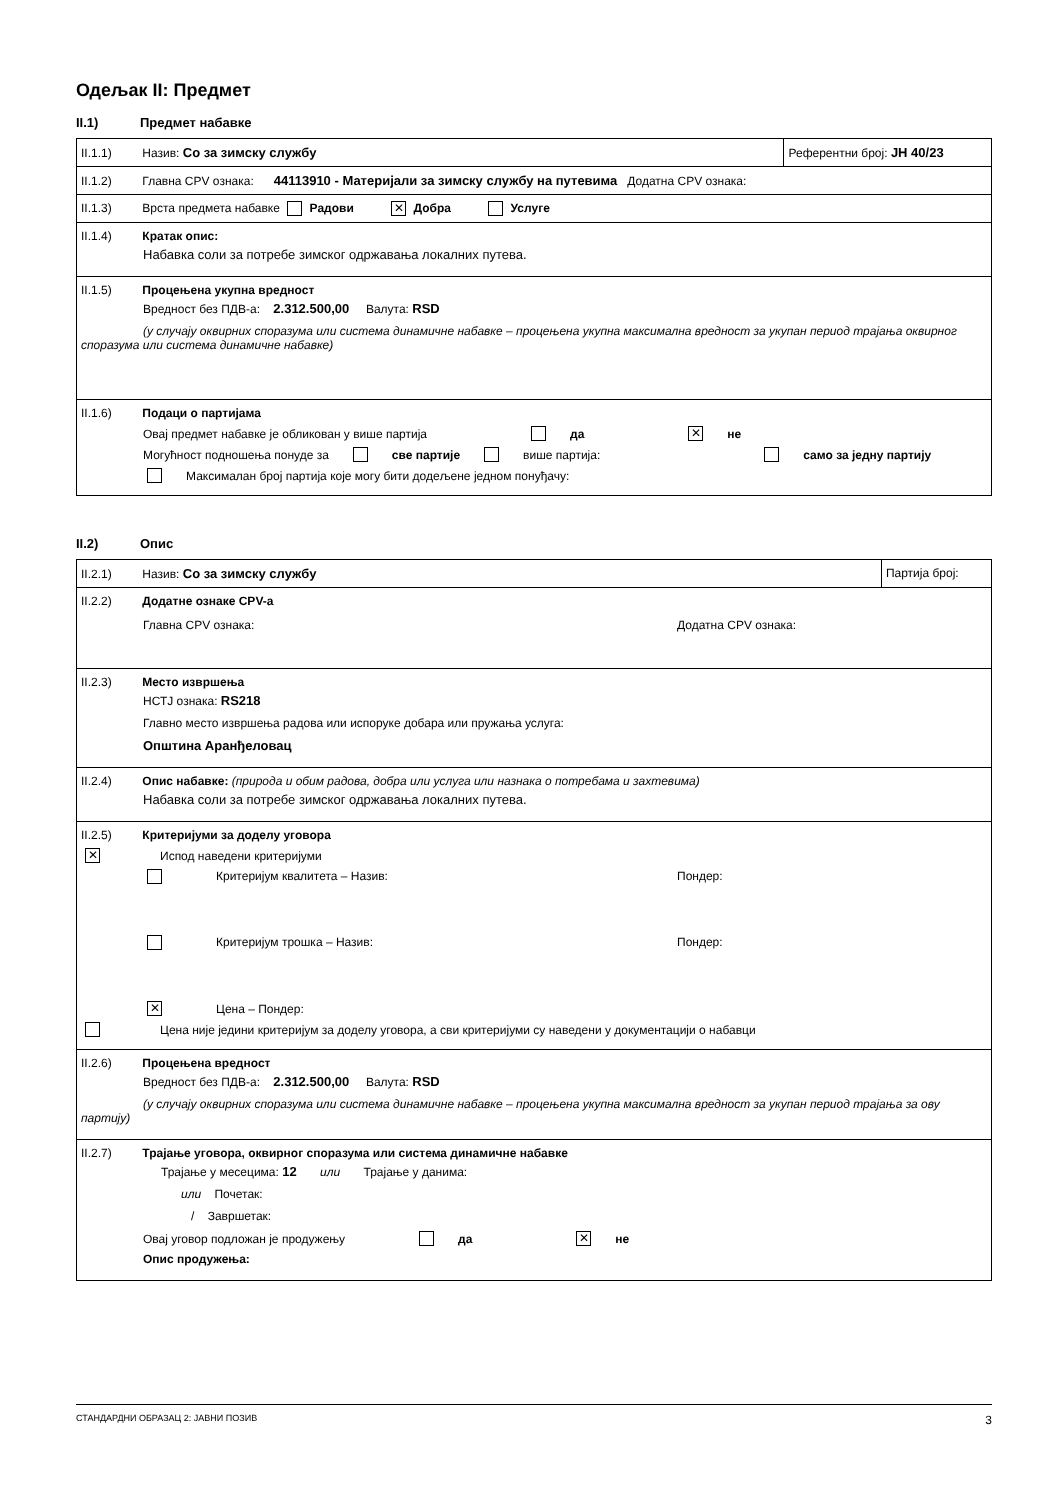Одељак II: Предмет
II.1) Предмет набавке
| II.1.1) Назив: Со за зимску службу | Референтни број: ЈН 40/23 |
| II.1.2) Главна CPV ознака: 44113910 - Материјали за зимску службу на путевима Додатна CPV ознака: | |
| II.1.3) Врста предмета набавке Радови ✕ Добра Услуге | |
| II.1.4) Кратак опис: Набавка соли за потребе зимског одржавања локалних путева. | |
| II.1.5) Процењена укупна вредност Вредност без ПДВ-а: 2.312.500,00 Валута: RSD (у случају оквирних споразума или система динамичне набавке – процењена укупна максимална вредност за укупан период трајања оквирног споразума или система динамичне набавке) | |
| II.1.6) Подаци о партијама Овај предмет набавке је обликован у више партија да ✕ не Могућност подношења понуде за све партије више партија: само за једну партију Максималан број партија које могу бити додељене једном понуђачу: | |
II.2) Опис
| II.2.1) Назив: Со за зимску службу | Партија број: |
| II.2.2) Додатне ознаке CPV-а Главна CPV ознака: Додатна CPV ознака: | |
| II.2.3) Место извршења НСТЈ ознака: RS218 Главно место извршења радова или испоруке добара или пружања услуга: Општина Аранђеловац | |
| II.2.4) Опис набавке: (природа и обим радова, добра или услуга или назнака о потребама и захтевима) Набавка соли за потребе зимског одржавања локалних путева. | |
| II.2.5) Критеријуми за доделу уговора ✕ Испод наведени критеријуми Критеријум квалитета – Назив: Пондер: Критеријум трошка – Назив: Пондер: ✕ Цена – Пондер: Цена није једини критеријум за доделу уговора, а сви критеријуми су наведени у документацији о набавци | |
| II.2.6) Процењена вредност Вредност без ПДВ-а: 2.312.500,00 Валута: RSD (у случају оквирних споразума или система динамичне набавке – процењена укупна максимална вредност за укупан период трајања за ову партију) | |
| II.2.7) Трајање уговора, оквирног споразума или система динамичне набавке Трајање у месецима: 12 или Трајање у данима: или Почетак: / Завршетак: Овај уговор подложан је продужењу да ✕ не Опис продужења: | |
СТАНДАРДНИ ОБРАЗАЦ 2: ЈАВНИ ПОЗИВ 3